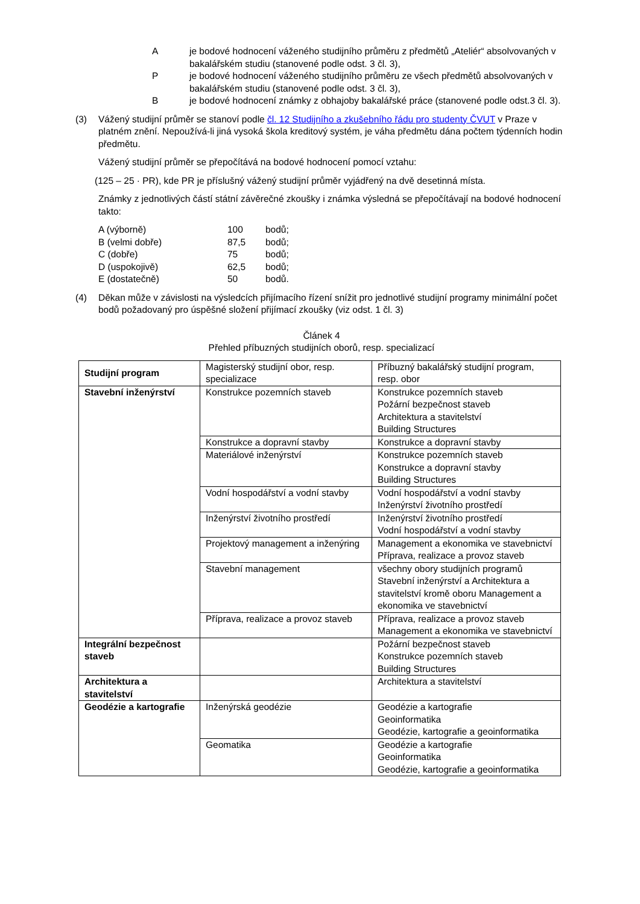Aje bodové hodnocení váženého studijního průměru z předmětů „Ateliér“ absolvovaných v bakalářském studiu (stanovené podle odst. 3 čl. 3),
Pje bodové hodnocení váženého studijního průměru ze všech předmětů absolvovaných v bakalářském studiu (stanovené podle odst. 3 čl. 3),
Bje bodové hodnocení známky z obhajoby bakalářské práce (stanovené podle odst.3 čl. 3).
(3) Vážený studijní průměr se stanoví podle čl. 12 Studijního a zkušebního řádu pro studenty ČVUT v Praze v platném znění. Nepoužívá-li jiná vysoká škola kreditový systém, je váha předmětu dána počtem týdenních hodin předmětu.
Vážený studijní průměr se přepočítává na bodové hodnocení pomocí vztahu:
(125 – 25 · PR), kde PR je příslušný vážený studijní průměr vyjádřený na dvě desetinná místa.
Známky z jednotlivých částí státní závěrečné zkoušky i známka výsledná se přepočítávají na bodové hodnocení takto:
| A (výborně) | 100 | bodů; |
| B (velmi dobře) | 87,5 | bodů; |
| C (dobře) | 75 | bodů; |
| D (uspokojivě) | 62,5 | bodů; |
| E (dostatečně) | 50 | bodů. |
(4) Děkan může v závislosti na výsledcích přijímacího řízení snížit pro jednotlivé studijní programy minimální počet bodů požadovaný pro úspěšné složení přijímací zkoušky (viz odst. 1 čl. 3)
Článek 4
Přehled příbuzných studijních oborů, resp. specializací
| Studijní program | Magisterský studijní obor, resp. specializace | Příbuzný bakalářský studijní program, resp. obor |
| Stavební inženýrství | Konstrukce pozemních staveb | Konstrukce pozemních staveb Požární bezpečnost staveb Architektura a stavitelství Building Structures |
| | Konstrukce a dopravní stavby | Konstrukce a dopravní stavby |
| | Materiálové inženýrství | Konstrukce pozemních staveb Konstrukce a dopravní stavby Building Structures |
| | Vodní hospodářství a vodní stavby | Vodní hospodářství a vodní stavby Inženýrství životního prostředí |
| | Inženýrství životního prostředí | Inženýrství životního prostředí Vodní hospodářství a vodní stavby |
| | Projektový management a inženýring | Management a ekonomika ve stavebnictví Příprava, realizace a provoz staveb |
| | Stavební management | všechny obory studijních programů Stavební inženýrství a Architektura a stavitelství kromě oboru Management a ekonomika ve stavebnictví |
| | Příprava, realizace a provoz staveb | Příprava, realizace a provoz staveb Management a ekonomika ve stavebnictví |
| Integrální bezpečnost staveb | | Požární bezpečnost staveb Konstrukce pozemních staveb Building Structures |
| Architektura a stavitelství | | Architektura a stavitelství |
| Geodézie a kartografie | Inženýrská geodézie | Geodézie a kartografie Geoinformatika Geodézie, kartografie a geoinformatika |
| | Geomatika | Geodézie a kartografie Geoinformatika Geodézie, kartografie a geoinformatika |